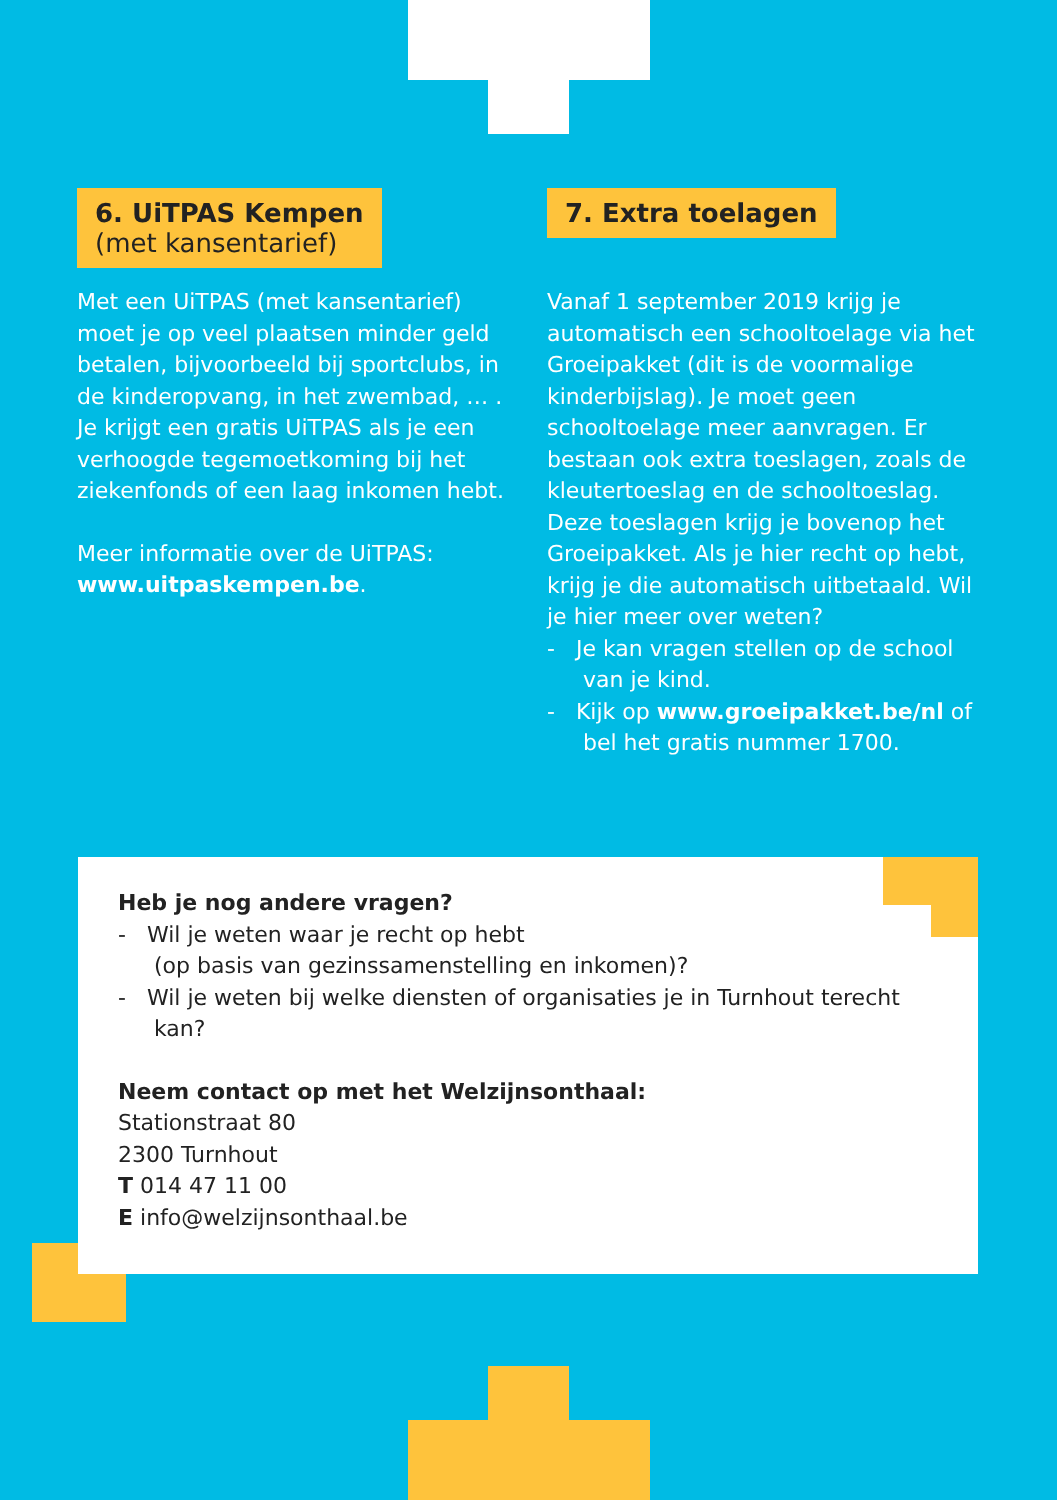6. UiTPAS Kempen
(met kansentarief)
Met een UiTPAS (met kansentarief) moet je op veel plaatsen minder geld betalen, bijvoorbeeld bij sportclubs, in de kinderopvang, in het zwembad, … . Je krijgt een gratis UiTPAS als je een verhoogde tegemoetkoming bij het ziekenfonds of een laag inkomen hebt.
Meer informatie over de UiTPAS: www.uitpaskempen.be.
7. Extra toelagen
Vanaf 1 september 2019 krijg je automatisch een schooltoelage via het Groeipakket (dit is de voormalige kinderbijslag). Je moet geen schooltoelage meer aanvragen. Er bestaan ook extra toeslagen, zoals de kleutertoeslag en de schooltoeslag. Deze toeslagen krijg je bovenop het Groeipakket. Als je hier recht op hebt, krijg je die automatisch uitbetaald. Wil je hier meer over weten?
- Je kan vragen stellen op de school van je kind.
- Kijk op www.groeipakket.be/nl of bel het gratis nummer 1700.
Heb je nog andere vragen?
- Wil je weten waar je recht op hebt
(op basis van gezinssamenstelling en inkomen)?
- Wil je weten bij welke diensten of organisaties je in Turnhout terecht kan?
Neem contact op met het Welzijnsonthaal:
Stationstraat 80
2300 Turnhout
T 014 47 11 00
E info@welzijnsonthaal.be